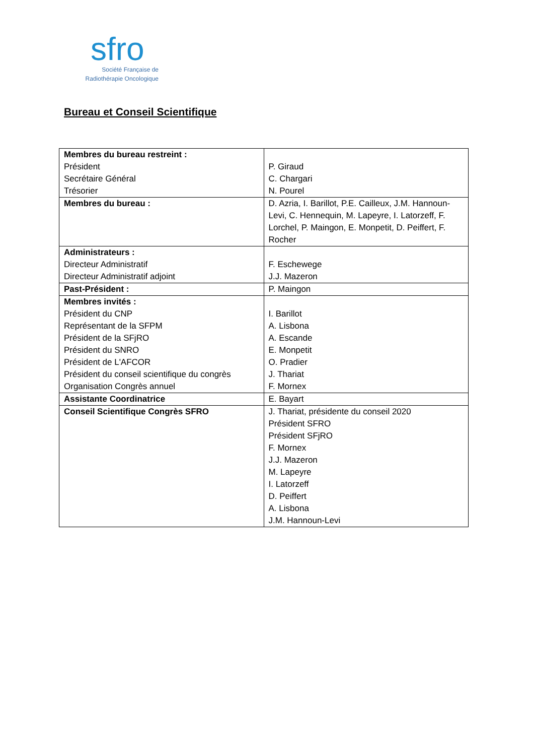sfro
Société Française de
Radiothérapie Oncologique
Bureau et Conseil Scientifique
| Membres du bureau restreint : Président Secrétaire Général Trésorier | P. Giraud C. Chargari N. Pourel |
| Membres du bureau : | D. Azria, I. Barillot, P.E. Cailleux, J.M. Hannoun-Levi, C. Hennequin, M. Lapeyre, I. Latorzeff, F. Lorchel, P. Maingon, E. Monpetit, D. Peiffert, F. Rocher |
| Administrateurs : Directeur Administratif Directeur Administratif adjoint | F. Eschewege J.J. Mazeron |
| Past-Président : | P. Maingon |
| Membres invités : Président du CNP Représentant de la SFPM Président de la SFjRO Président du SNRO Président de L'AFCOR Président du conseil scientifique du congrès Organisation Congrès annuel | I. Barillot A. Lisbona A. Escande E. Monpetit O. Pradier J. Thariat F. Mornex |
| Assistante Coordinatrice | E. Bayart |
| Conseil Scientifique Congrès SFRO | J. Thariat, présidente du conseil 2020 Président SFRO Président SFjRO F. Mornex J.J. Mazeron M. Lapeyre I. Latorzeff D. Peiffert A. Lisbona J.M. Hannoun-Levi |